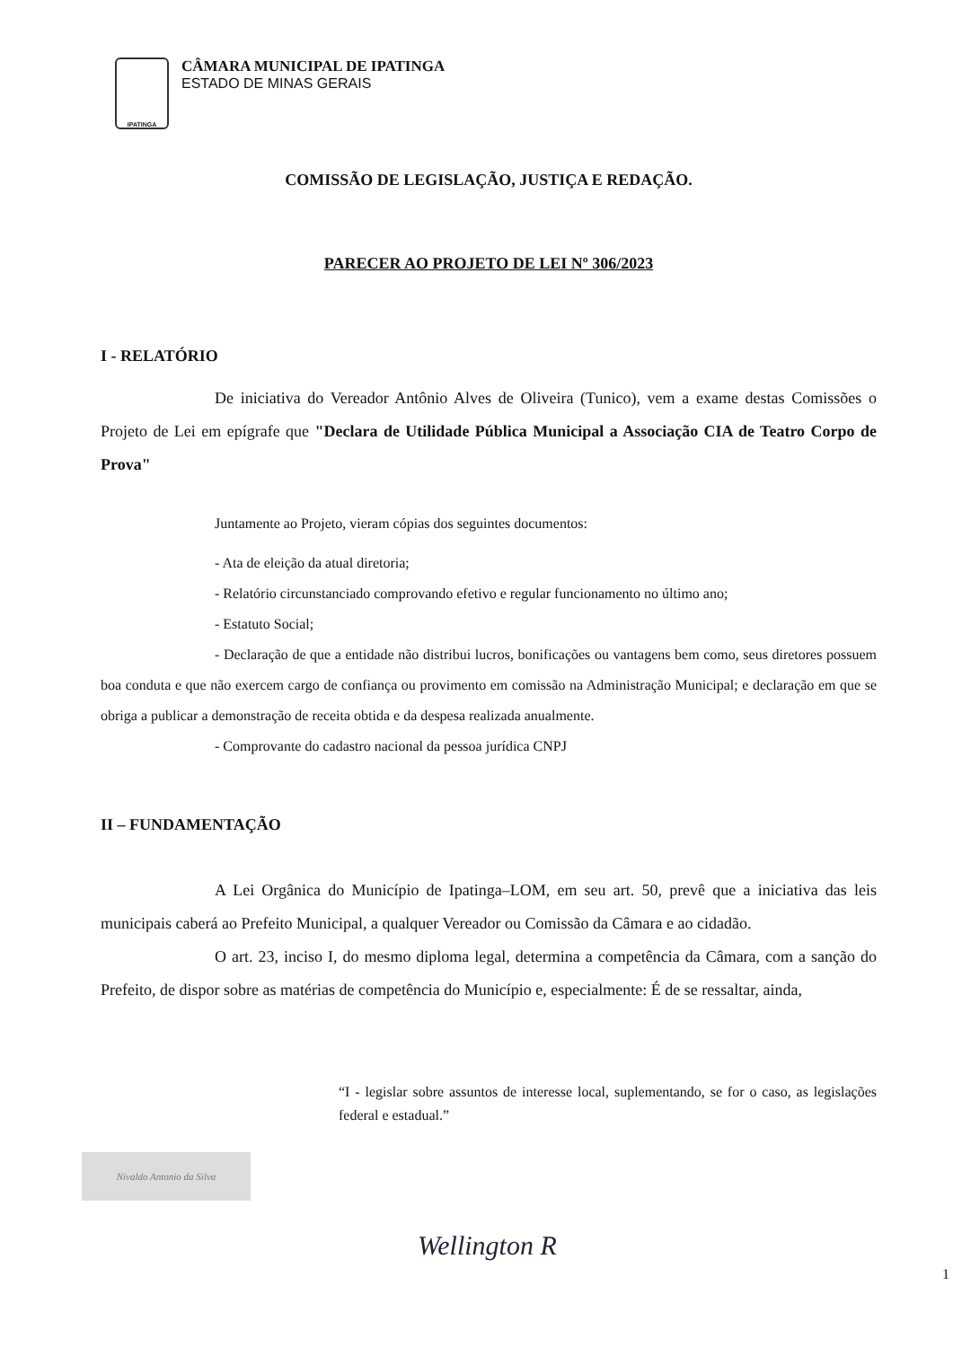IPATINGA
CÂMARA MUNICIPAL DE IPATINGA
ESTADO DE MINAS GERAIS
COMISSÃO DE LEGISLAÇÃO, JUSTIÇA E REDAÇÃO.
PARECER AO PROJETO DE LEI Nº 306/2023
I - RELATÓRIO
De iniciativa do Vereador Antônio Alves de Oliveira (Tunico), vem a exame destas Comissões o Projeto de Lei em epígrafe que "Declara de Utilidade Pública Municipal a Associação CIA de Teatro Corpo de Prova"
Juntamente ao Projeto, vieram cópias dos seguintes documentos:
- Ata de eleição da atual diretoria;
- Relatório circunstanciado comprovando efetivo e regular funcionamento no último ano;
- Estatuto Social;
- Declaração de que a entidade não distribui lucros, bonificações ou vantagens bem como, seus diretores possuem boa conduta e que não exercem cargo de confiança ou provimento em comissão na Administração Municipal; e declaração em que se obriga a publicar a demonstração de receita obtida e da despesa realizada anualmente.
- Comprovante do cadastro nacional da pessoa jurídica CNPJ
II – FUNDAMENTAÇÃO
A Lei Orgânica do Município de Ipatinga–LOM, em seu art. 50, prevê que a iniciativa das leis municipais caberá ao Prefeito Municipal, a qualquer Vereador ou Comissão da Câmara e ao cidadão.
O art. 23, inciso I, do mesmo diploma legal, determina a competência da Câmara, com a sanção do Prefeito, de dispor sobre as matérias de competência do Município e, especialmente: É de se ressaltar, ainda,
“I - legislar sobre assuntos de interesse local, suplementando, se for o caso, as legislações federal e estadual.”
Nivaldo Antonio da Silva
Wellington R
1